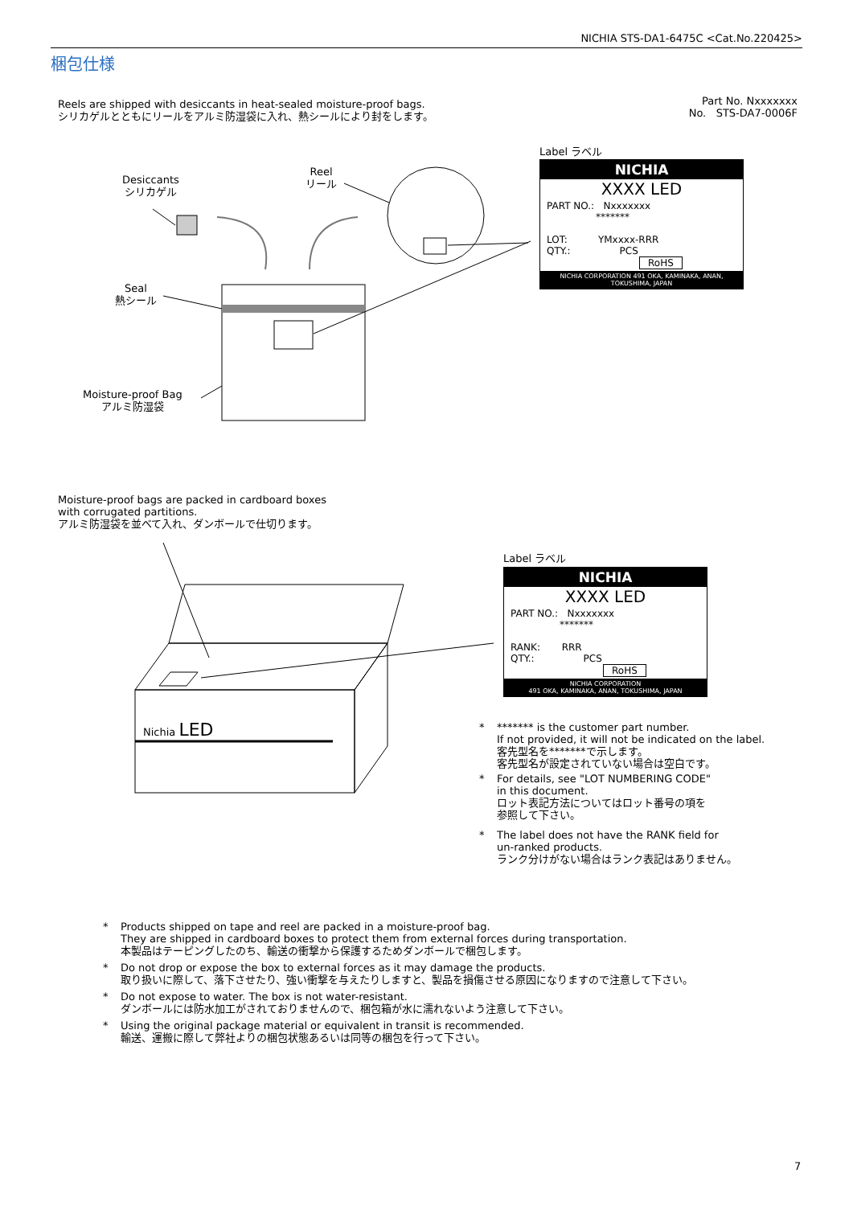NICHIA STS-DA1-6475C <Cat.No.220425>
梱包仕様
Reels are shipped with desiccants in heat-sealed moisture-proof bags.
シリカゲルとともにリールをアルミ防湿袋に入れ、熱シールにより封をします。
Part No. Nxxxxxxx
No. STS-DA7-0006F
Desiccants
シリカゲル
Reel
リール
Seal
熱シール
Moisture-proof Bag
アルミ防湿袋
Label ラベル
NICHIA
XXXX LED
PART NO.: Nxxxxxxx
*******
LOT: YMxxxx-RRR
QTY.: PCS
RoHS
NICHIA CORPORATION 491 OKA, KAMINAKA, ANAN, TOKUSHIMA, JAPAN
Moisture-proof bags are packed in cardboard boxes
with corrugated partitions.
アルミ防湿袋を並べて入れ、ダンボールで仕切ります。
Nichia LED
Label ラベル
NICHIA
XXXX LED
PART NO.: Nxxxxxxx
*******
RANK: RRR
QTY.: PCS
RoHS
NICHIA CORPORATION
491 OKA, KAMINAKA, ANAN, TOKUSHIMA, JAPAN
* ******* is the customer part number.
If not provided, it will not be indicated on the label.
客先型名を*******で示します。
客先型名が設定されていない場合は空白です。
* For details, see "LOT NUMBERING CODE"
in this document.
ロット表記方法についてはロット番号の項を
参照して下さい。
* The label does not have the RANK field for
un-ranked products.
ランク分けがない場合はランク表記はありません。
* Products shipped on tape and reel are packed in a moisture-proof bag.
They are shipped in cardboard boxes to protect them from external forces during transportation.
本製品はテーピングしたのち、輸送の衝撃から保護するためダンボールで梱包します。
* Do not drop or expose the box to external forces as it may damage the products.
取り扱いに際して、落下させたり、強い衝撃を与えたりしますと、製品を損傷させる原因になりますので注意して下さい。
* Do not expose to water. The box is not water-resistant.
ダンボールには防水加工がされておりませんので、梱包箱が水に濡れないよう注意して下さい。
* Using the original package material or equivalent in transit is recommended.
輸送、運搬に際して弊社よりの梱包状態あるいは同等の梱包を行って下さい。
7